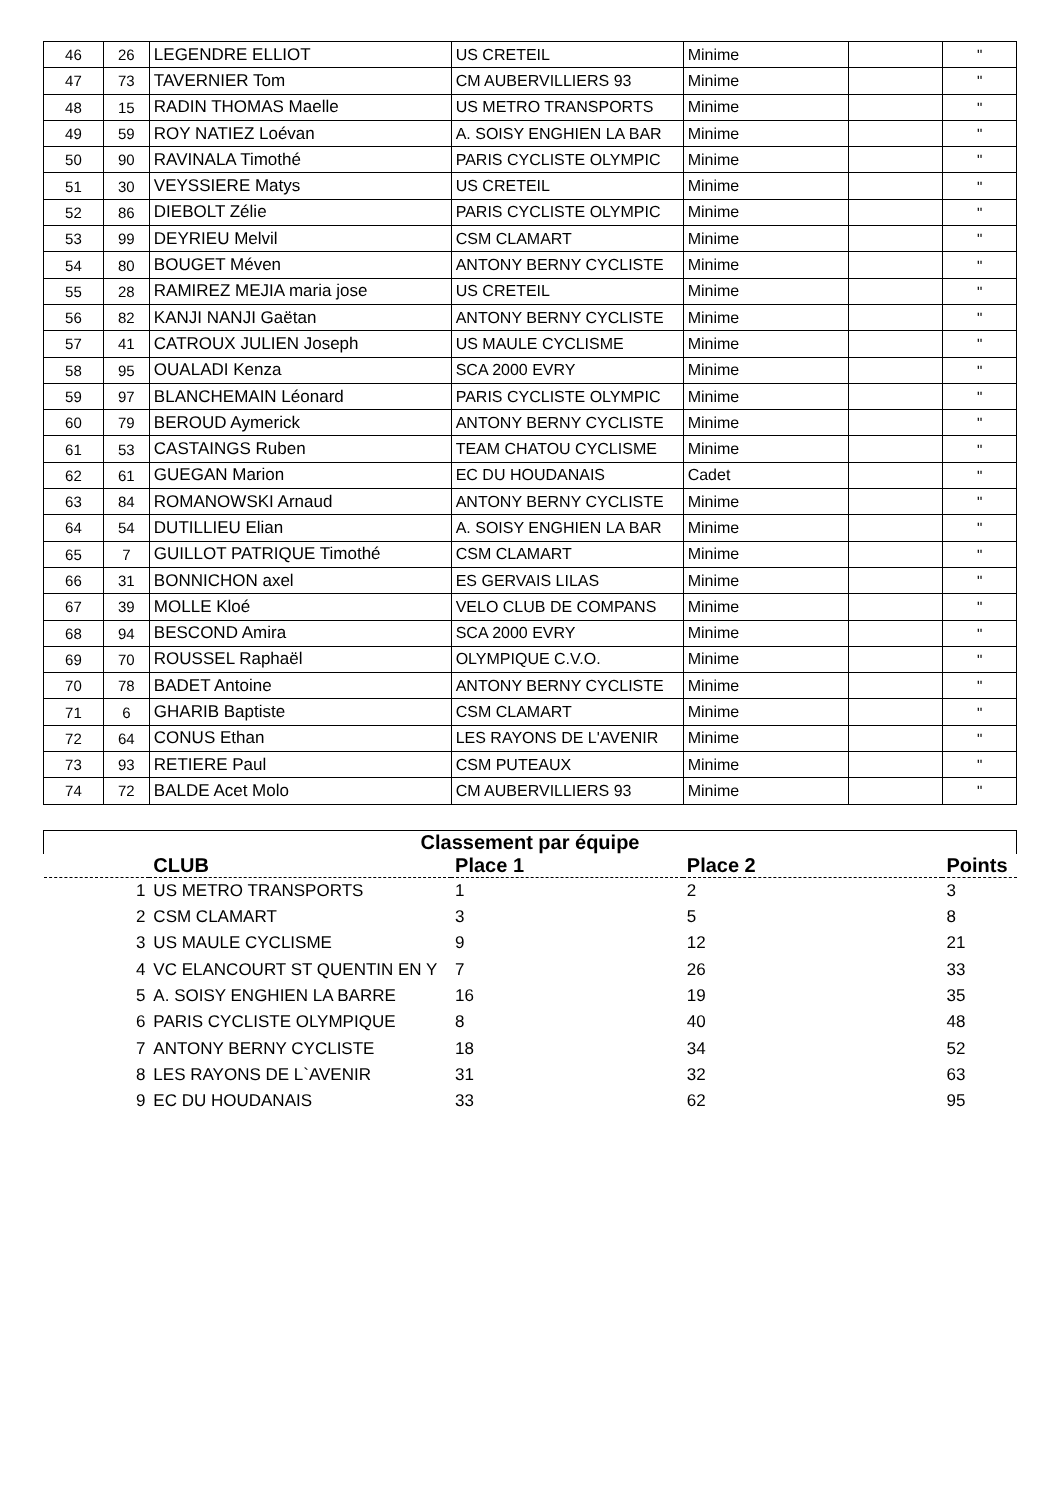| 46 | 26 | LEGENDRE ELLIOT | US CRETEIL | Minime | | " |
| 47 | 73 | TAVERNIER Tom | CM AUBERVILLIERS 93 | Minime | | " |
| 48 | 15 | RADIN THOMAS Maelle | US METRO TRANSPORTS | Minime | | " |
| 49 | 59 | ROY NATIEZ Loévan | A. SOISY ENGHIEN LA BAR | Minime | | " |
| 50 | 90 | RAVINALA Timothé | PARIS CYCLISTE OLYMPIC | Minime | | " |
| 51 | 30 | VEYSSIERE Matys | US CRETEIL | Minime | | " |
| 52 | 86 | DIEBOLT Zélie | PARIS CYCLISTE OLYMPIC | Minime | | " |
| 53 | 99 | DEYRIEU Melvil | CSM CLAMART | Minime | | " |
| 54 | 80 | BOUGET Méven | ANTONY BERNY CYCLISTE | Minime | | " |
| 55 | 28 | RAMIREZ MEJIA maria jose | US CRETEIL | Minime | | " |
| 56 | 82 | KANJI NANJI Gaëtan | ANTONY BERNY CYCLISTE | Minime | | " |
| 57 | 41 | CATROUX JULIEN Joseph | US MAULE CYCLISME | Minime | | " |
| 58 | 95 | OUALADI Kenza | SCA 2000 EVRY | Minime | | " |
| 59 | 97 | BLANCHEMAIN Léonard | PARIS CYCLISTE OLYMPIC | Minime | | " |
| 60 | 79 | BEROUD Aymerick | ANTONY BERNY CYCLISTE | Minime | | " |
| 61 | 53 | CASTAINGS Ruben | TEAM CHATOU CYCLISME | Minime | | " |
| 62 | 61 | GUEGAN Marion | EC DU HOUDANAIS | Cadet | | " |
| 63 | 84 | ROMANOWSKI Arnaud | ANTONY BERNY CYCLISTE | Minime | | " |
| 64 | 54 | DUTILLIEU Elian | A. SOISY ENGHIEN LA BAR | Minime | | " |
| 65 | 7 | GUILLOT PATRIQUE Timothé | CSM CLAMART | Minime | | " |
| 66 | 31 | BONNICHON axel | ES GERVAIS LILAS | Minime | | " |
| 67 | 39 | MOLLE Kloé | VELO CLUB DE COMPANS | Minime | | " |
| 68 | 94 | BESCOND Amira | SCA 2000 EVRY | Minime | | " |
| 69 | 70 | ROUSSEL Raphaël | OLYMPIQUE C.V.O. | Minime | | " |
| 70 | 78 | BADET Antoine | ANTONY BERNY CYCLISTE | Minime | | " |
| 71 | 6 | GHARIB Baptiste | CSM CLAMART | Minime | | " |
| 72 | 64 | CONUS Ethan | LES RAYONS DE L'AVENIR | Minime | | " |
| 73 | 93 | RETIERE Paul | CSM PUTEAUX | Minime | | " |
| 74 | 72 | BALDE Acet Molo | CM AUBERVILLIERS 93 | Minime | | " |
| Classement par équipe | | | | |
| --- | --- | --- | --- | --- |
| | CLUB | Place 1 | Place 2 | Points |
| 1 | US METRO TRANSPORTS | 1 | 2 | 3 |
| 2 | CSM CLAMART | 3 | 5 | 8 |
| 3 | US MAULE CYCLISME | 9 | 12 | 21 |
| 4 | VC ELANCOURT ST QUENTIN EN Y | 7 | 26 | 33 |
| 5 | A. SOISY ENGHIEN LA BARRE | 16 | 19 | 35 |
| 6 | PARIS CYCLISTE OLYMPIQUE | 8 | 40 | 48 |
| 7 | ANTONY BERNY CYCLISTE | 18 | 34 | 52 |
| 8 | LES RAYONS DE L`AVENIR | 31 | 32 | 63 |
| 9 | EC DU HOUDANAIS | 33 | 62 | 95 |